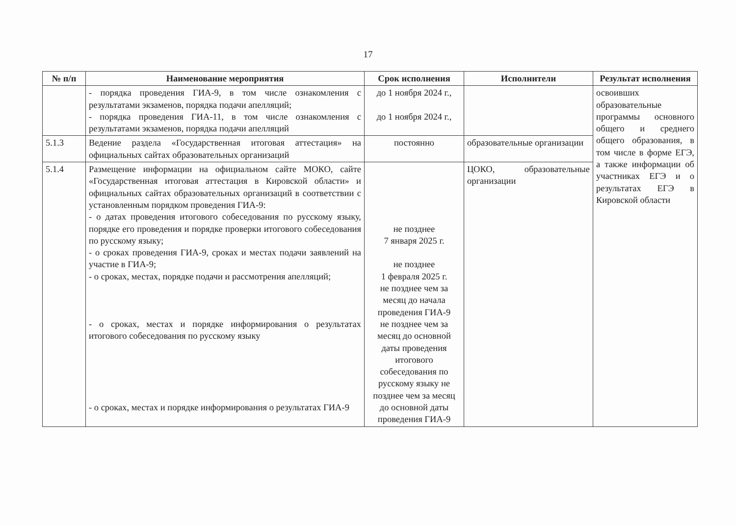17
| № п/п | Наименование мероприятия | Срок исполнения | Исполнители | Результат исполнения |
| --- | --- | --- | --- | --- |
| | - порядка проведения ГИА-9, в том числе ознакомления с результатами экзаменов, порядка подачи апелляций; - порядка проведения ГИА-11, в том числе ознакомления с результатами экзаменов, порядка подачи апелляций | до 1 ноября 2024 г., до 1 ноября 2024 г., | | освоивших образовательные программы основного общего и среднего общего образования, в том числе в форме ЕГЭ, а также информации об участниках ЕГЭ и о результатах ЕГЭ в Кировской области |
| 5.1.3 | Ведение раздела «Государственная итоговая аттестация» на официальных сайтах образовательных организаций | постоянно | образовательные организации | |
| 5.1.4 | Размещение информации на официальном сайте МОКО, сайте «Государственная итоговая аттестация в Кировской области» и официальных сайтах образовательных организаций в соответствии с установленным порядком проведения ГИА-9: - о датах проведения итогового собеседования по русскому языку, порядке его проведения и порядке проверки итогового собеседования по русскому языку; - о сроках проведения ГИА-9, сроках и местах подачи заявлений на участие в ГИА-9; - о сроках, местах, порядке подачи и рассмотрения апелляций; - о сроках, местах и порядке информирования о результатах итогового собеседования по русскому языку - о сроках, местах и порядке информирования о результатах ГИА-9 | не позднее 7 января 2025 г. не позднее 1 февраля 2025 г. не позднее чем за месяц до начала проведения ГИА-9 не позднее чем за месяц до основной даты проведения итогового собеседования по русскому языку не позднее чем за месяц до основной даты проведения ГИА-9 | ЦОКО, образовательные организации | |